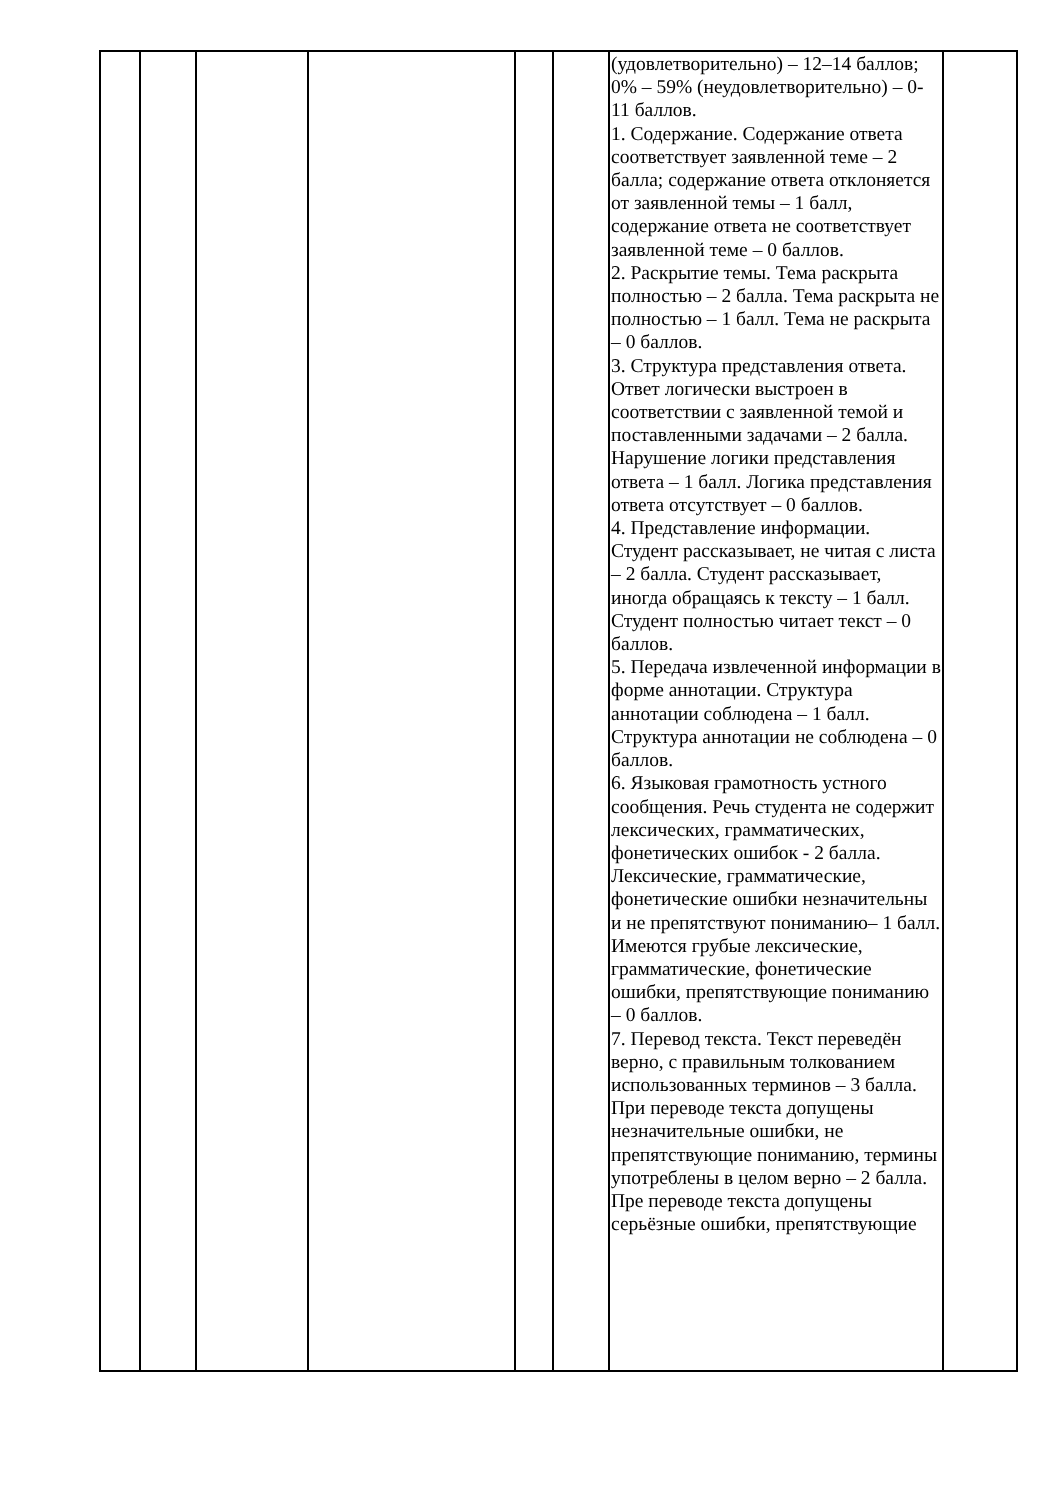| | | | | | | (удовлетворительно) – 12–14 баллов; 0% – 59% (неудовлетворительно) – 0-11 баллов. 1. Содержание. Содержание ответа соответствует заявленной теме – 2 балла; содержание ответа отклоняется от заявленной темы – 1 балл, содержание ответа не соответствует заявленной теме – 0 баллов. 2. Раскрытие темы. Тема раскрыта полностью – 2 балла. Тема раскрыта не полностью – 1 балл. Тема не раскрыта – 0 баллов. 3. Структура представления ответа. Ответ логически выстроен в соответствии с заявленной темой и поставленными задачами – 2 балла. Нарушение логики представления ответа – 1 балл. Логика представления ответа отсутствует – 0 баллов. 4. Представление информации. Студент рассказывает, не читая с листа – 2 балла. Студент рассказывает, иногда обращаясь к тексту – 1 балл. Студент полностью читает текст – 0 баллов. 5. Передача извлеченной информации в форме аннотации. Структура аннотации соблюдена – 1 балл. Структура аннотации не соблюдена – 0 баллов. 6. Языковая грамотность устного сообщения. Речь студента не содержит лексических, грамматических, фонетических ошибок - 2 балла. Лексические, грамматические, фонетические ошибки незначительны и не препятствуют пониманию– 1 балл. Имеются грубые лексические, грамматические, фонетические ошибки, препятствующие пониманию – 0 баллов. 7. Перевод текста. Текст переведён верно, с правильным толкованием использованных терминов – 3 балла. При переводе текста допущены незначительные ошибки, не препятствующие пониманию, термины употреблены в целом верно – 2 балла. Пре переводе текста допущены серьёзные ошибки, препятствующие | |